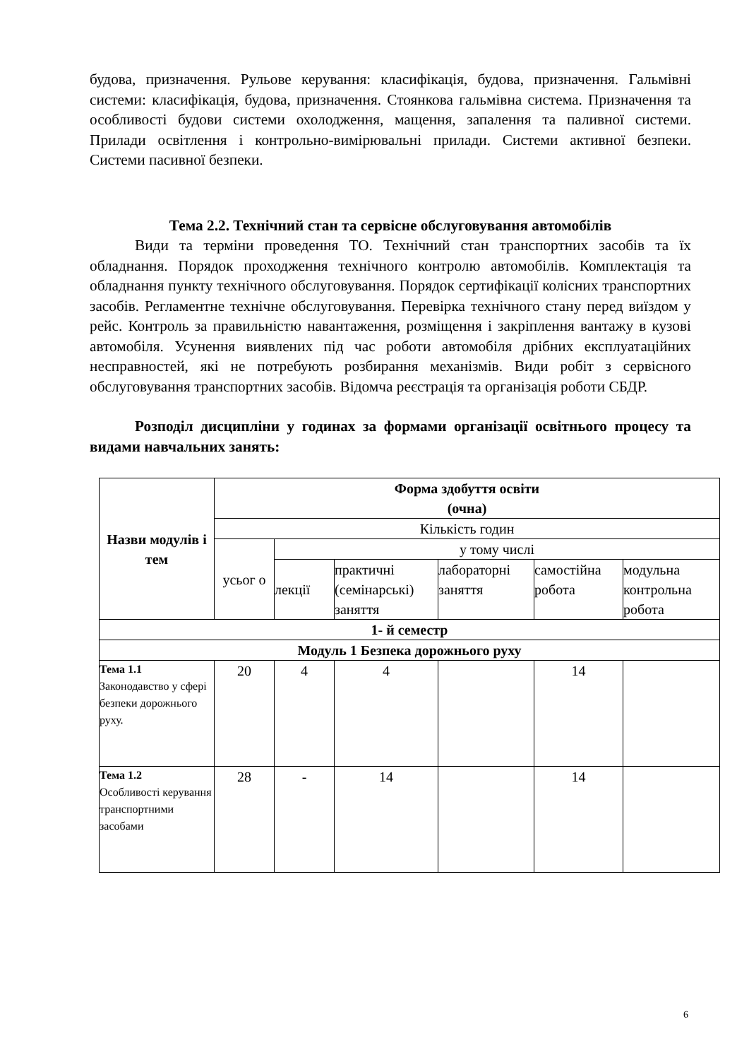будова, призначення. Рульове керування: класифікація, будова, призначення. Гальмівні системи: класифікація, будова, призначення. Стоянкова гальмівна система. Призначення та особливості будови системи охолодження, мащення, запалення та паливної системи. Прилади освітлення і контрольно-вимірювальні прилади. Системи активної безпеки. Системи пасивної безпеки.
Тема 2.2. Технічний стан та сервісне обслуговування автомобілів
Види та терміни проведення ТО. Технічний стан транспортних засобів та їх обладнання. Порядок проходження технічного контролю автомобілів. Комплектація та обладнання пункту технічного обслуговування. Порядок сертифікації колісних транспортних засобів. Регламентне технічне обслуговування. Перевірка технічного стану перед виїздом у рейс. Контроль за правильністю навантаження, розміщення і закріплення вантажу в кузові автомобіля. Усунення виявлених під час роботи автомобіля дрібних експлуатаційних несправностей, які не потребують розбирання механізмів. Види робіт з сервісного обслуговування транспортних засобів. Відомча реєстрація та організація роботи СБДР.
Розподіл дисципліни у годинах за формами організації освітнього процесу та видами навчальних занять:
| Назви модулів і тем | Форма здобуття освіти (очна) | | | | | |
| --- | --- | --- | --- | --- | --- | --- |
| | Кількість годин | | | | | |
| | усьог о | у тому числі | | | | |
| | | лекції | практичні (семінарські) заняття | лабораторні заняття | самостійна робота | модульна контрольна робота |
| 1- й семестр | | | | | | |
| Модуль 1 Безпека дорожнього руху | | | | | | |
| Тема 1.1 Законодавство у сфері безпеки дорожнього руху. | 20 | 4 | 4 | | 14 | |
| Тема 1.2 Особливості керування транспортними засобами | 28 | - | 14 | | 14 | |
6